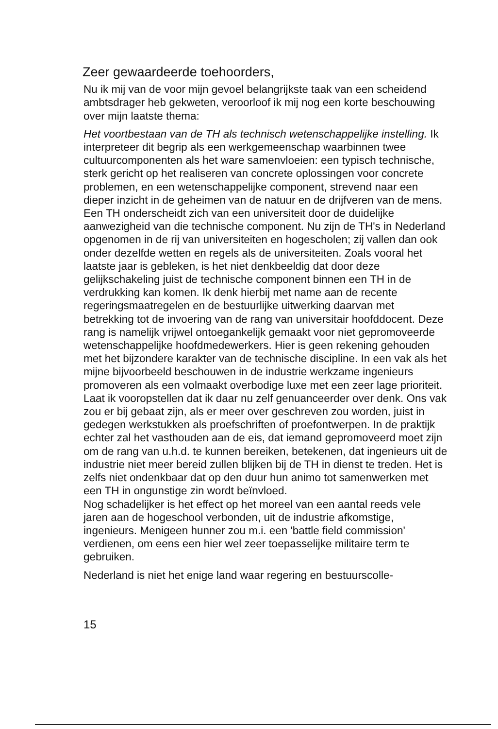Zeer gewaardeerde toehoorders,
Nu ik mij van de voor mijn gevoel belangrijkste taak van een scheidend ambtsdrager heb gekweten, veroorloof ik mij nog een korte beschouwing over mijn laatste thema:
Het voortbestaan van de TH als technisch wetenschappelijke instelling. Ik interpreteer dit begrip als een werkgemeenschap waarbinnen twee cultuurcomponenten als het ware samenvloeien: een typisch technische, sterk gericht op het realiseren van concrete oplossingen voor concrete problemen, en een wetenschappelijke component, strevend naar een dieper inzicht in de geheimen van de natuur en de drijfveren van de mens.
Een TH onderscheidt zich van een universiteit door de duidelijke aanwezigheid van die technische component. Nu zijn de TH's in Nederland opgenomen in de rij van universiteiten en hogescholen; zij vallen dan ook onder dezelfde wetten en regels als de universiteiten. Zoals vooral het laatste jaar is gebleken, is het niet denkbeeldig dat door deze gelijkschakeling juist de technische component binnen een TH in de verdrukking kan komen. Ik denk hierbij met name aan de recente regeringsmaatregelen en de bestuurlijke uitwerking daarvan met betrekking tot de invoering van de rang van universitair hoofddocent. Deze rang is namelijk vrijwel ontoegankelijk gemaakt voor niet gepromoveerde wetenschappelijke hoofdmedewerkers. Hier is geen rekening gehouden met het bijzondere karakter van de technische discipline. In een vak als het mijne bijvoorbeeld beschouwen in de industrie werkzame ingenieurs promoveren als een volmaakt overbodige luxe met een zeer lage prioriteit. Laat ik vooropstellen dat ik daar nu zelf genuanceerder over denk. Ons vak zou er bij gebaat zijn, als er meer over geschreven zou worden, juist in gedegen werkstukken als proefschriften of proefontwerpen. In de praktijk echter zal het vasthouden aan de eis, dat iemand gepromoveerd moet zijn om de rang van u.h.d. te kunnen bereiken, betekenen, dat ingenieurs uit de industrie niet meer bereid zullen blijken bij de TH in dienst te treden. Het is zelfs niet ondenkbaar dat op den duur hun animo tot samenwerken met een TH in ongunstige zin wordt beïnvloed.
Nog schadelijker is het effect op het moreel van een aantal reeds vele jaren aan de hogeschool verbonden, uit de industrie afkomstige, ingenieurs. Menigeen hunner zou m.i. een 'battle field commission' verdienen, om eens een hier wel zeer toepasselijke militaire term te gebruiken.
Nederland is niet het enige land waar regering en bestuurscolle-
15